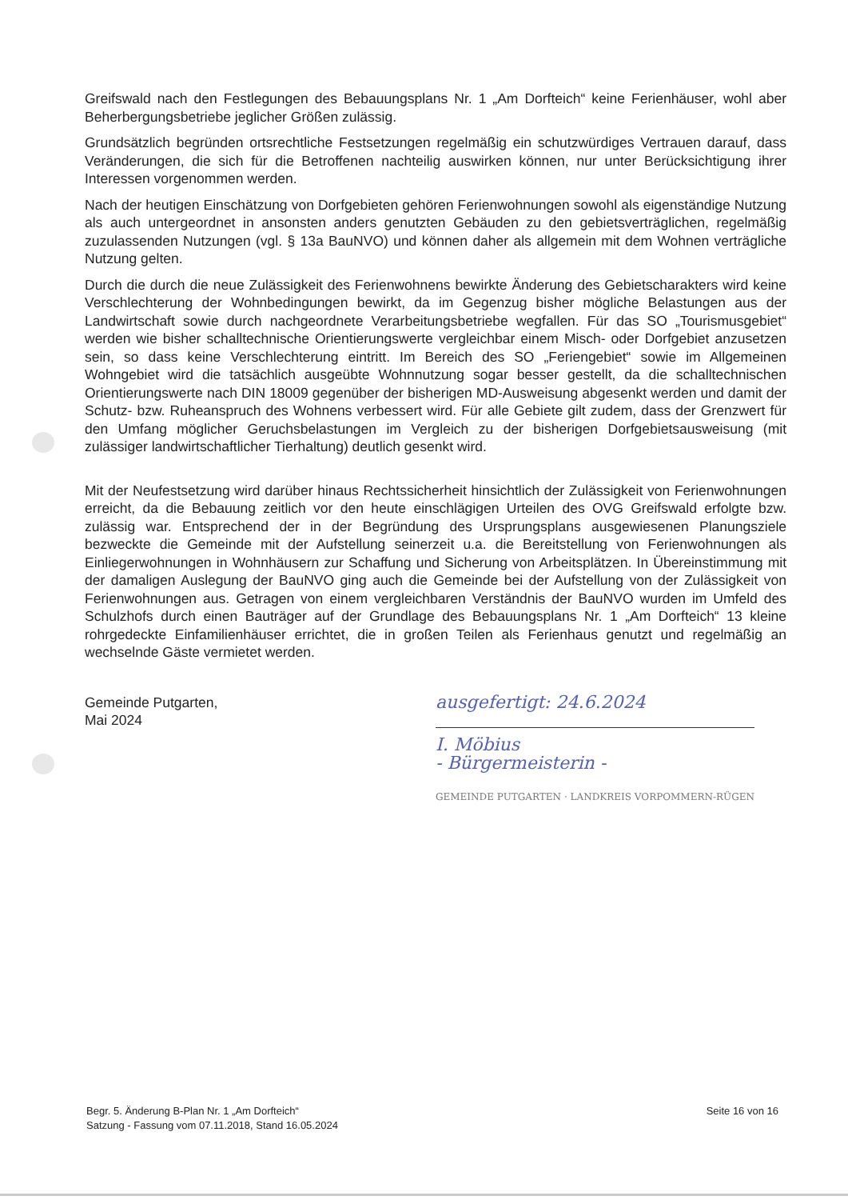Greifswald nach den Festlegungen des Bebauungsplans Nr. 1 „Am Dorfteich“ keine Ferienhäuser, wohl aber Beherbergungsbetriebe jeglicher Größen zulässig.
Grundsätzlich begründen ortsrechtliche Festsetzungen regelmäßig ein schutzwürdiges Vertrauen darauf, dass Veränderungen, die sich für die Betroffenen nachteilig auswirken können, nur unter Berücksichtigung ihrer Interessen vorgenommen werden.
Nach der heutigen Einschätzung von Dorfgebieten gehören Ferienwohnungen sowohl als eigenständige Nutzung als auch untergeordnet in ansonsten anders genutzten Gebäuden zu den gebietsverträglichen, regelmäßig zuzulassenden Nutzungen (vgl. § 13a BauNVO) und können daher als allgemein mit dem Wohnen verträgliche Nutzung gelten.
Durch die durch die neue Zulässigkeit des Ferienwohnens bewirkte Änderung des Gebietscharakters wird keine Verschlechterung der Wohnbedingungen bewirkt, da im Gegenzug bisher mögliche Belastungen aus der Landwirtschaft sowie durch nachgeordnete Verarbeitungsbetriebe wegfallen. Für das SO „Tourismusgebiet“ werden wie bisher schalltechnische Orientierungswerte vergleichbar einem Misch- oder Dorfgebiet anzusetzen sein, so dass keine Verschlechterung eintritt. Im Bereich des SO „Feriengebiet“ sowie im Allgemeinen Wohngebiet wird die tatsächlich ausgeübte Wohnnutzung sogar besser gestellt, da die schalltechnischen Orientierungswerte nach DIN 18009 gegenüber der bisherigen MD-Ausweisung abgesenkt werden und damit der Schutz- bzw. Ruheanspruch des Wohnens verbessert wird. Für alle Gebiete gilt zudem, dass der Grenzwert für den Umfang möglicher Geruchsbelastungen im Vergleich zu der bisherigen Dorfgebietsausweisung (mit zulässiger landwirtschaftlicher Tierhaltung) deutlich gesenkt wird.
Mit der Neufestsetzung wird darüber hinaus Rechtssicherheit hinsichtlich der Zulässigkeit von Ferienwohnungen erreicht, da die Bebauung zeitlich vor den heute einschlägigen Urteilen des OVG Greifswald erfolgte bzw. zulässig war. Entsprechend der in der Begründung des Ursprungsplans ausgewiesenen Planungsziele bezweckte die Gemeinde mit der Aufstellung seinerzeit u.a. die Bereitstellung von Ferienwohnungen als Einliegerwohnungen in Wohnhäusern zur Schaffung und Sicherung von Arbeitsplätzen. In Übereinstimmung mit der damaligen Auslegung der BauNVO ging auch die Gemeinde bei der Aufstellung von der Zulässigkeit von Ferienwohnungen aus. Getragen von einem vergleichbaren Verständnis der BauNVO wurden im Umfeld des Schulzhofs durch einen Bauträger auf der Grundlage des Bebauungsplans Nr. 1 „Am Dorfteich“ 13 kleine rohrgedeckte Einfamilienhäuser errichtet, die in großen Teilen als Ferienhaus genutzt und regelmäßig an wechselnde Gäste vermietet werden.
Gemeinde Putgarten,
Mai 2024
ausgefertigt: 24.6.2024
I. Möbius
- Bürgermeisterin -
GEMEINDE PUTGARTEN · LANDKREIS VORPOMMERN-RÜGEN
Begr. 5. Änderung B-Plan Nr. 1 „Am Dorfteich“
Satzung - Fassung vom 07.11.2018, Stand 16.05.2024
Seite 16 von 16